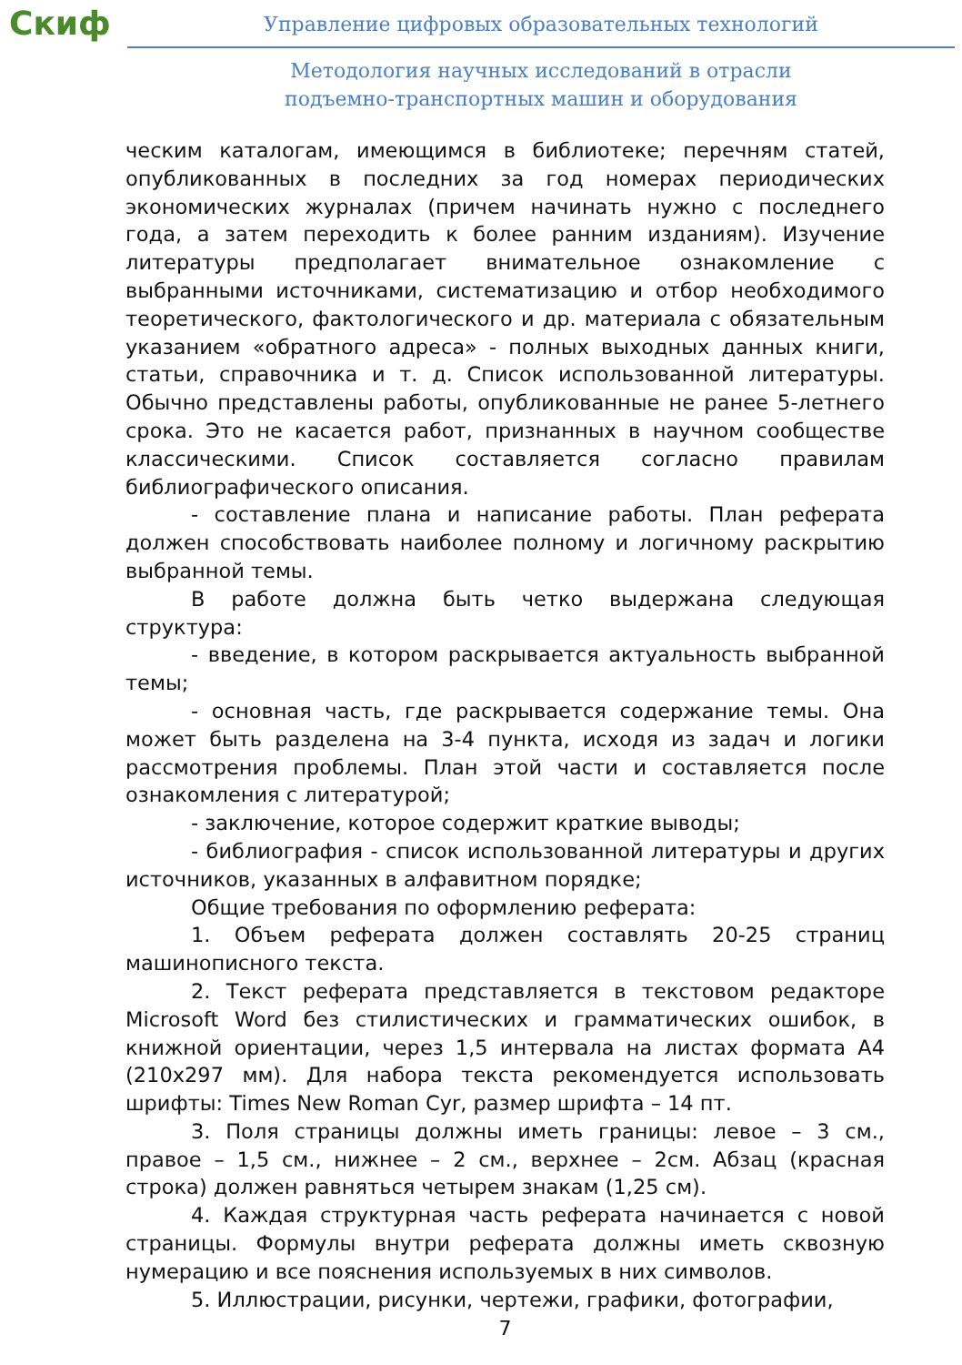Скиф
Управление цифровых образовательных технологий
Методология научных исследований в отрасли
подъемно-транспортных машин и оборудования
ческим каталогам, имеющимся в библиотеке; перечням статей, опубликованных в последних за год номерах периодических экономических журналах (причем начинать нужно с последнего года, а затем переходить к более ранним изданиям). Изучение литературы предполагает внимательное ознакомление с выбранными источниками, систематизацию и отбор необходимого теоретического, фактологического и др. материала с обязательным указанием «обратного адреса» - полных выходных данных книги, статьи, справочника и т. д. Список использованной литературы. Обычно представлены работы, опубликованные не ранее 5-летнего срока. Это не касается работ, признанных в научном сообществе классическими. Список составляется согласно правилам библиографического описания.
- составление плана и написание работы. План реферата должен способствовать наиболее полному и логичному раскрытию выбранной темы.
В работе должна быть четко выдержана следующая структура:
- введение, в котором раскрывается актуальность выбранной темы;
- основная часть, где раскрывается содержание темы. Она может быть разделена на 3-4 пункта, исходя из задач и логики рассмотрения проблемы. План этой части и составляется после ознакомления с литературой;
- заключение, которое содержит краткие выводы;
- библиография - список использованной литературы и других источников, указанных в алфавитном порядке;
Общие требования по оформлению реферата:
1. Объем реферата должен составлять 20-25 страниц машинописного текста.
2. Текст реферата представляется в текстовом редакторе Microsoft Word без стилистических и грамматических ошибок, в книжной ориентации, через 1,5 интервала на листах формата А4 (210x297 мм). Для набора текста рекомендуется использовать шрифты: Times New Roman Cyr, размер шрифта – 14 пт.
3. Поля страницы должны иметь границы: левое – 3 см., правое – 1,5 см., нижнее – 2 см., верхнее – 2см. Абзац (красная строка) должен равняться четырем знакам (1,25 см).
4. Каждая структурная часть реферата начинается с новой страницы. Формулы внутри реферата должны иметь сквозную нумерацию и все пояснения используемых в них символов.
5. Иллюстрации, рисунки, чертежи, графики, фотографии,
7